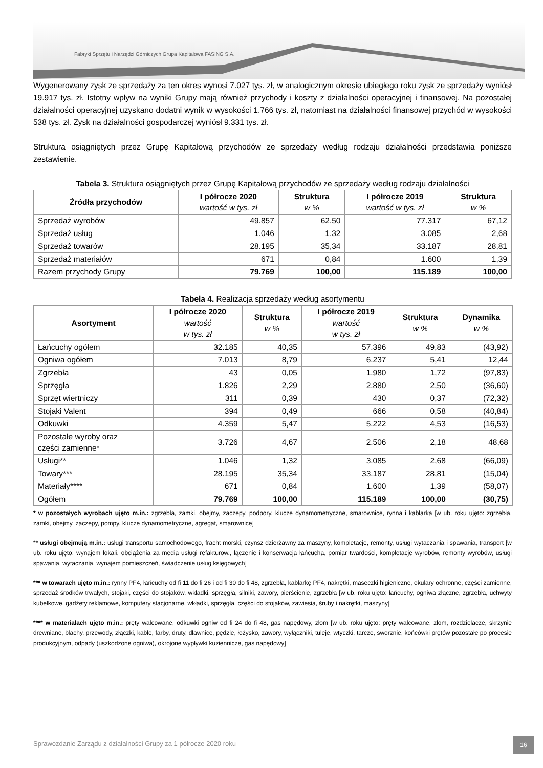Fabryki Sprzętu i Narzędzi Górniczych Grupa Kapitałowa FASING S.A.
Wygenerowany zysk ze sprzedaży za ten okres wynosi 7.027 tys. zł, w analogicznym okresie ubiegłego roku zysk ze sprzedaży wyniósł 19.917 tys. zł. Istotny wpływ na wyniki Grupy mają również przychody i koszty z działalności operacyjnej i finansowej. Na pozostałej działalności operacyjnej uzyskano dodatni wynik w wysokości 1.766 tys. zł, natomiast na działalności finansowej przychód w wysokości 538 tys. zł. Zysk na działalności gospodarczej wyniósł 9.331 tys. zł.
Struktura osiągniętych przez Grupę Kapitałową przychodów ze sprzedaży według rodzaju działalności przedstawia poniższe zestawienie.
Tabela 3. Struktura osiągniętych przez Grupę Kapitałową przychodów ze sprzedaży według rodzaju działalności
| Źródła przychodów | I półrocze 2020 wartość w tys. zł | Struktura w % | I półrocze 2019 wartość w tys. zł | Struktura w % |
| --- | --- | --- | --- | --- |
| Sprzedaż wyrobów | 49.857 | 62,50 | 77.317 | 67,12 |
| Sprzedaż usług | 1.046 | 1,32 | 3.085 | 2,68 |
| Sprzedaż towarów | 28.195 | 35,34 | 33.187 | 28,81 |
| Sprzedaż materiałów | 671 | 0,84 | 1.600 | 1,39 |
| Razem przychody Grupy | 79.769 | 100,00 | 115.189 | 100,00 |
Tabela 4. Realizacja sprzedaży według asortymentu
| Asortyment | I półrocze 2020 wartość w tys. zł | Struktura w % | I półrocze 2019 wartość w tys. zł | Struktura w % | Dynamika w % |
| --- | --- | --- | --- | --- | --- |
| Łańcuchy ogółem | 32.185 | 40,35 | 57.396 | 49,83 | (43,92) |
| Ogniwa ogółem | 7.013 | 8,79 | 6.237 | 5,41 | 12,44 |
| Zgrzebła | 43 | 0,05 | 1.980 | 1,72 | (97,83) |
| Sprzęgła | 1.826 | 2,29 | 2.880 | 2,50 | (36,60) |
| Sprzęt wiertniczy | 311 | 0,39 | 430 | 0,37 | (72,32) |
| Stojaki Valent | 394 | 0,49 | 666 | 0,58 | (40,84) |
| Odkuwki | 4.359 | 5,47 | 5.222 | 4,53 | (16,53) |
| Pozostałe wyroby oraz części zamienne* | 3.726 | 4,67 | 2.506 | 2,18 | 48,68 |
| Usługi** | 1.046 | 1,32 | 3.085 | 2,68 | (66,09) |
| Towary*** | 28.195 | 35,34 | 33.187 | 28,81 | (15,04) |
| Materiały**** | 671 | 0,84 | 1.600 | 1,39 | (58,07) |
| Ogółem | 79.769 | 100,00 | 115.189 | 100,00 | (30,75) |
* w pozostałych wyrobach ujęto m.in.: zgrzebła, zamki, obejmy, zaczepy, podpory, klucze dynamometryczne, smarownice, rynna i kablarka [w ub. roku ujęto: zgrzebła, zamki, obejmy, zaczepy, pompy, klucze dynamometryczne, agregat, smarownice]
** usługi obejmują m.in.: usługi transportu samochodowego, fracht morski, czynsz dzierżawny za maszyny, kompletacje, remonty, usługi wytaczania i spawania, transport [w ub. roku ujęto: wynajem lokali, obciążenia za media usługi refakturow., łączenie i konserwacja łańcucha, pomiar twardości, kompletacje wyrobów, remonty wyrobów, usługi spawania, wytaczania, wynajem pomieszczeń, świadczenie usług księgowych]
*** w towarach ujęto m.in.: rynny PF4, łańcuchy od fi 11 do fi 26 i od fi 30 do fi 48, zgrzebła, kablarkę PF4, nakrętki, maseczki higieniczne, okulary ochronne, części zamienne, sprzedaż środków trwałych, stojaki, części do stojaków, wkładki, sprzęgła, silniki, zawory, pierścienie, zgrzebła [w ub. roku ujęto: łańcuchy, ogniwa złączne, zgrzebła, uchwyty kubełkowe, gadżety reklamowe, komputery stacjonarne, wkładki, sprzęgła, części do stojaków, zawiesia, śruby i nakrętki, maszyny]
**** w materiałach ujęto m.in.: pręty walcowane, odkuwki ogniw od fi 24 do fi 48, gas napędowy, złom [w ub. roku ujęto: pręty walcowane, złom, rozdzielacze, skrzynie drewniane, blachy, przewody, złączki, kable, farby, druty, dławnice, pędzle, łożysko, zawory, wyłączniki, tuleje, wtyczki, tarcze, sworznie, końcówki prętów pozostałe po procesie produkcyjnym, odpady (uszkodzone ogniwa), okrojone wypływki kuziennicze, gas napędowy]
Sprawozdanie Zarządu z działalności Grupy za 1 półrocze 2020 roku
16